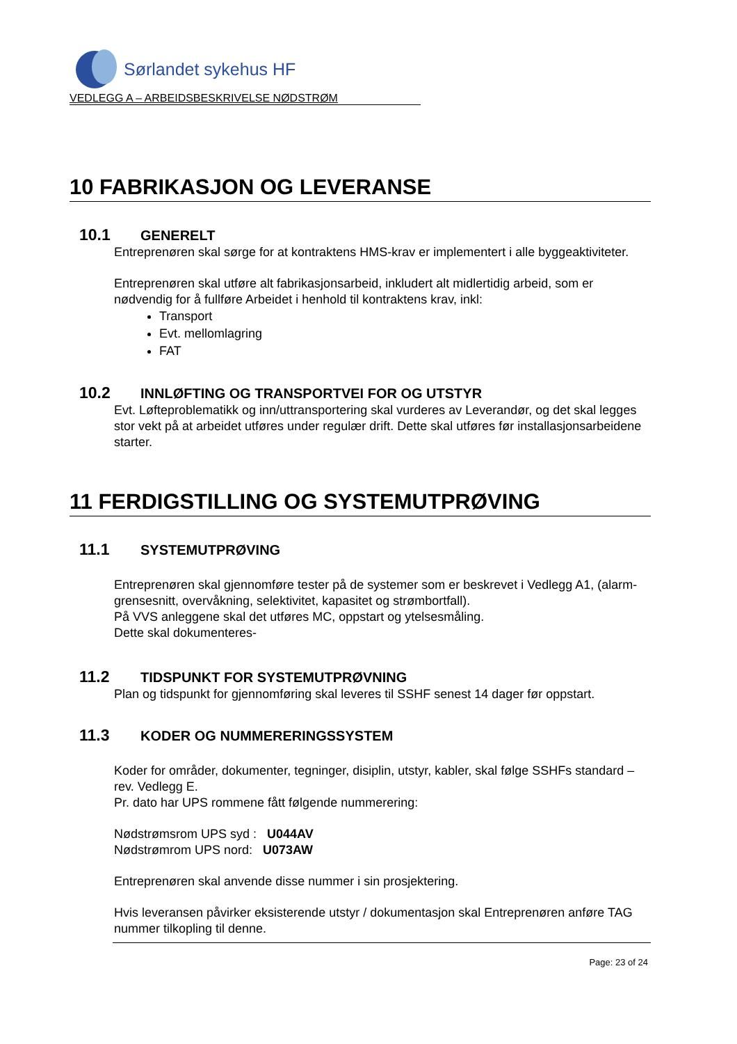Sørlandet sykehus HF
VEDLEGG A – ARBEIDSBESKRIVELSE NØDSTRØM
10 FABRIKASJON OG LEVERANSE
10.1 GENERELT
Entreprenøren skal sørge for at kontraktens HMS-krav er implementert i alle byggeaktiviteter.
Entreprenøren skal utføre alt fabrikasjonsarbeid, inkludert alt midlertidig arbeid, som er nødvendig for å fullføre Arbeidet i henhold til kontraktens krav, inkl:
Transport
Evt. mellomlagring
FAT
10.2 INNLØFTING OG TRANSPORTVEI FOR OG UTSTYR
Evt. Løfteproblematikk og inn/uttransportering skal vurderes av Leverandør, og det skal legges stor vekt på at arbeidet utføres under regulær drift. Dette skal utføres før installasjonsarbeidene starter.
11 FERDIGSTILLING OG SYSTEMUTPRØVING
11.1 SYSTEMUTPRØVING
Entreprenøren skal gjennomføre tester på de systemer som er beskrevet i Vedlegg A1, (alarm-grensesnitt, overvåkning, selektivitet, kapasitet og strømbortfall).
På VVS anleggene skal det utføres MC, oppstart og ytelsesmåling.
Dette skal dokumenteres-
11.2 TIDSPUNKT FOR SYSTEMUTPRØVNING
Plan og tidspunkt for gjennomføring skal leveres til SSHF senest 14 dager før oppstart.
11.3 KODER OG NUMMERERINGSSYSTEM
Koder for områder, dokumenter, tegninger, disiplin, utstyr, kabler, skal følge SSHFs standard –rev. Vedlegg E.
Pr. dato har UPS rommene fått følgende nummerering:
Nødstrømsrom UPS syd : U044AV
Nødstrømrom UPS nord: U073AW
Entreprenøren skal anvende disse nummer i sin prosjektering.
Hvis leveransen påvirker eksisterende utstyr / dokumentasjon skal Entreprenøren anføre TAG nummer tilkopling til denne.
Page: 23 of 24